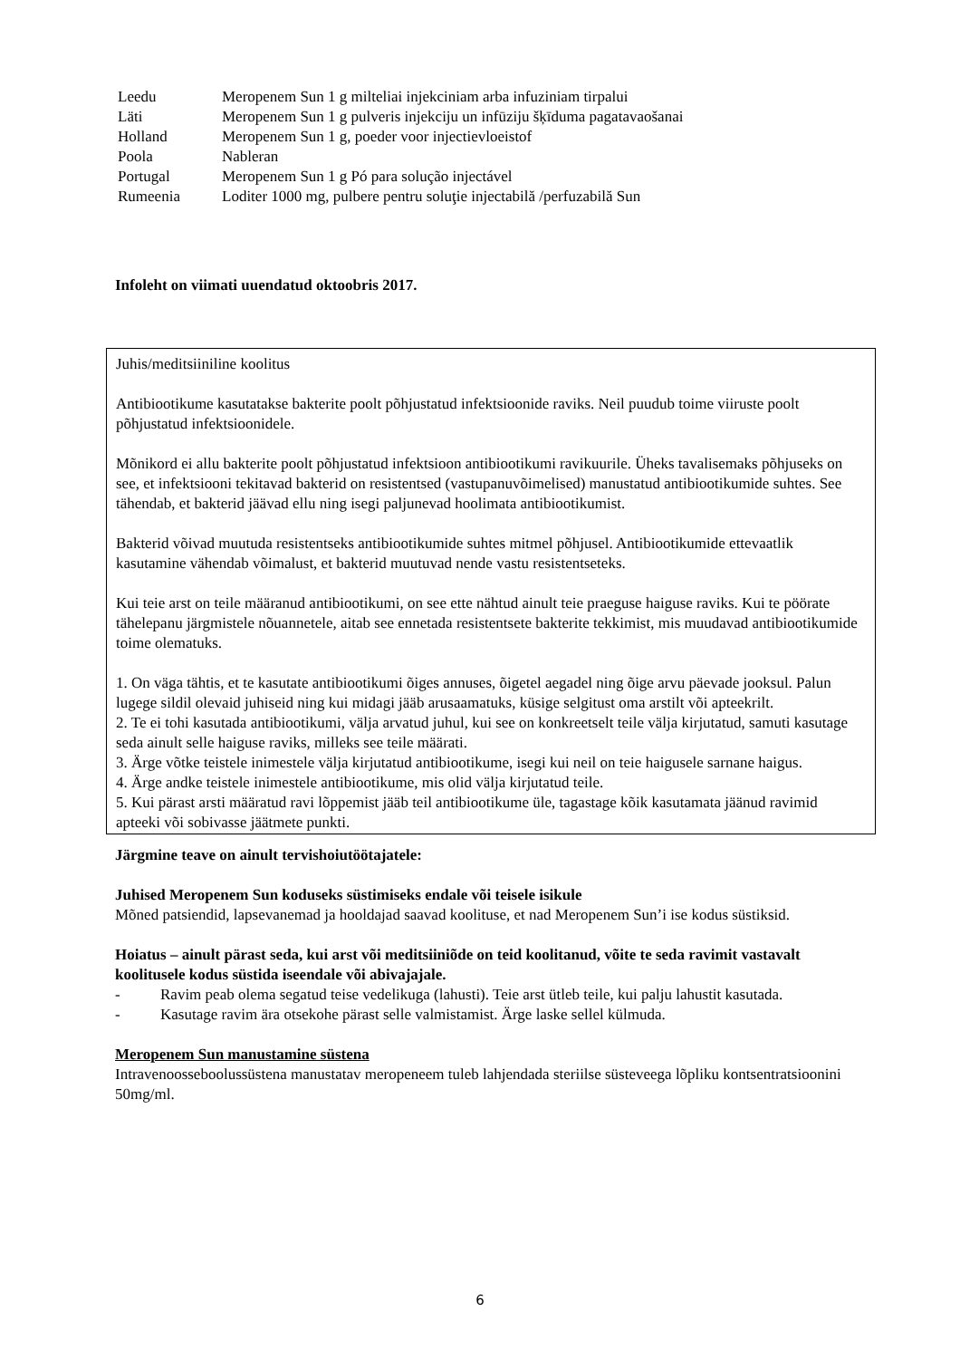| Leedu | Meropenem Sun 1 g milteliai injekciniam arba infuziniam tirpalui |
| Läti | Meropenem Sun 1 g pulveris injekciju un infūziju šķīduma pagatavaošanai |
| Holland | Meropenem Sun 1 g, poeder voor injectievloeistof |
| Poola | Nableran |
| Portugal | Meropenem Sun 1 g Pó para solução injectável |
| Rumeenia | Loditer 1000 mg, pulbere pentru soluţie injectabilă /perfuzabilă Sun |
Infoleht on viimati uuendatud oktoobris 2017.
Juhis/meditsiiniline koolitus
Antibiootikume kasutatakse bakterite poolt põhjustatud infektsioonide raviks. Neil puudub toime viiruste poolt põhjustatud infektsioonidele.
Mõnikord ei allu bakterite poolt põhjustatud infektsioon antibiootikumi ravikuurile. Üheks tavalisemaks põhjuseks on see, et infektsiooni tekitavad bakterid on resistentsed (vastupanuvõimelised) manustatud antibiootikumide suhtes. See tähendab, et bakterid jäävad ellu ning isegi paljunevad hoolimata antibiootikumist.
Bakterid võivad muutuda resistentseks antibiootikumide suhtes mitmel põhjusel. Antibiootikumide ettevaatlik kasutamine vähendab võimalust, et bakterid muutuvad nende vastu resistentseteks.
Kui teie arst on teile määranud antibiootikumi, on see ette nähtud ainult teie praeguse haiguse raviks. Kui te pöörate tähelepanu järgmistele nõuannetele, aitab see ennetada resistentsete bakterite tekkimist, mis muudavad antibiootikumide toime olematuks.
1. On väga tähtis, et te kasutate antibiootikumi õiges annuses, õigetel aegadel ning õige arvu päevade jooksul. Palun lugege sildil olevaid juhiseid ning kui midagi jääb arusaamatuks, küsige selgitust oma arstilt või apteekrilt.
2. Te ei tohi kasutada antibiootikumi, välja arvatud juhul, kui see on konkreetselt teile välja kirjutatud, samuti kasutage seda ainult selle haiguse raviks, milleks see teile määrati.
3. Ärge võtke teistele inimestele välja kirjutatud antibiootikume, isegi kui neil on teie haigusele sarnane haigus.
4. Ärge andke teistele inimestele antibiootikume, mis olid välja kirjutatud teile.
5. Kui pärast arsti määratud ravi lõppemist jääb teil antibiootikume üle, tagastage kõik kasutamata jäänud ravimid apteeki või sobivasse jäätmete punkti.
Järgmine teave on ainult tervishoiutöötajatele:
Juhised Meropenem Sun koduseks süstimiseks endale või teisele isikule
Mõned patsiendid, lapsevanemad ja hooldajad saavad koolituse, et nad Meropenem Sun’i ise kodus süstiksid.
Hoiatus – ainult pärast seda, kui arst või meditsiiniõde on teid koolitanud, võite te seda ravimit vastavalt koolitusele kodus süstida iseendale või abivajajale.
- Ravim peab olema segatud teise vedelikuga (lahusti). Teie arst ütleb teile, kui palju lahustit kasutada.
- Kasutage ravim ära otsekohe pärast selle valmistamist. Ärge laske sellel külmuda.
Meropenem Sun manustamine süstena
Intravenoosseboolussüstena manustatav meropeneem tuleb lahjendada steriilse süsteveega lõpliku kontsentratsioonini 50mg/ml.
6